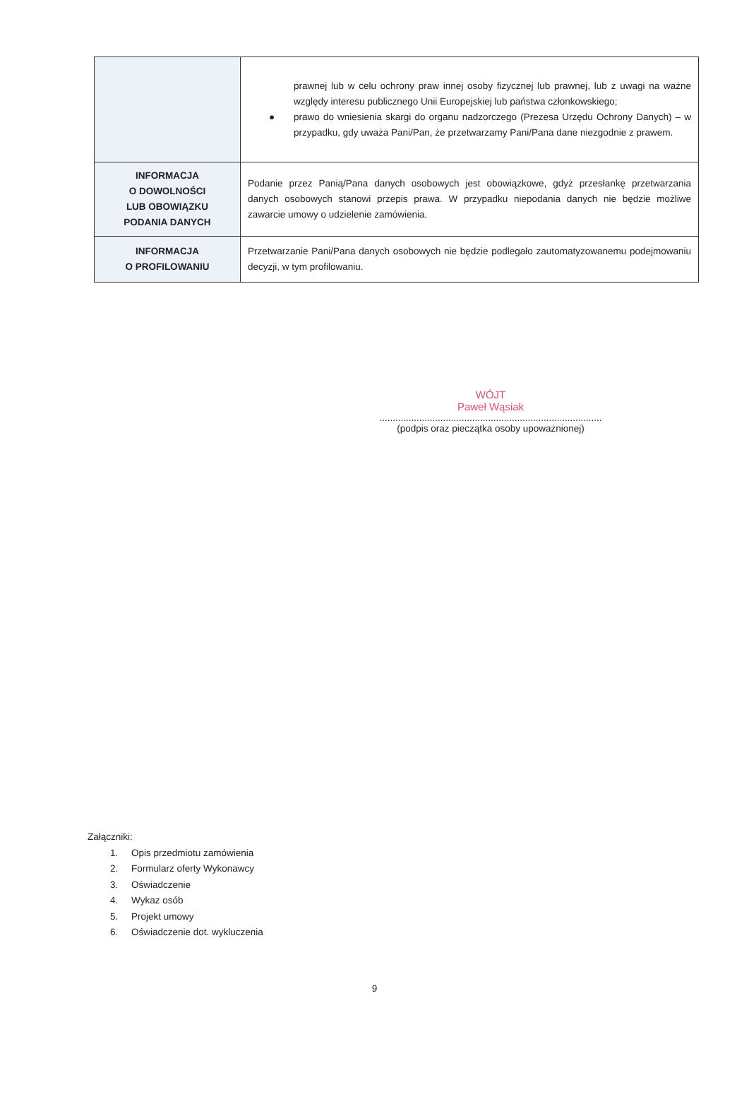| | prawnej lub w celu ochrony praw innej osoby fizycznej lub prawnej, lub z uwagi na ważne względy interesu publicznego Unii Europejskiej lub państwa członkowskiego; ● prawo do wniesienia skargi do organu nadzorczego (Prezesa Urzędu Ochrony Danych) – w przypadku, gdy uważa Pani/Pan, że przetwarzamy Pani/Pana dane niezgodnie z prawem. |
| INFORMACJA O DOWOLNOŚCI LUB OBOWIĄZKU PODANIA DANYCH | Podanie przez Panią/Pana danych osobowych jest obowiązkowe, gdyż przesłankę przetwarzania danych osobowych stanowi przepis prawa. W przypadku niepodania danych nie będzie możliwe zawarcie umowy o udzielenie zamówienia. |
| INFORMACJA O PROFILOWANIU | Przetwarzanie Pani/Pana danych osobowych nie będzie podlegało zautomatyzowanemu podejmowaniu decyzji, w tym profilowaniu. |
WÓJT
Paweł Wąsiak
....................................................................................
(podpis oraz pieczątka osoby upoważnionej)
Załączniki:
1. Opis przedmiotu zamówienia
2. Formularz oferty Wykonawcy
3. Oświadczenie
4. Wykaz osób
5. Projekt umowy
6. Oświadczenie dot. wykluczenia
9